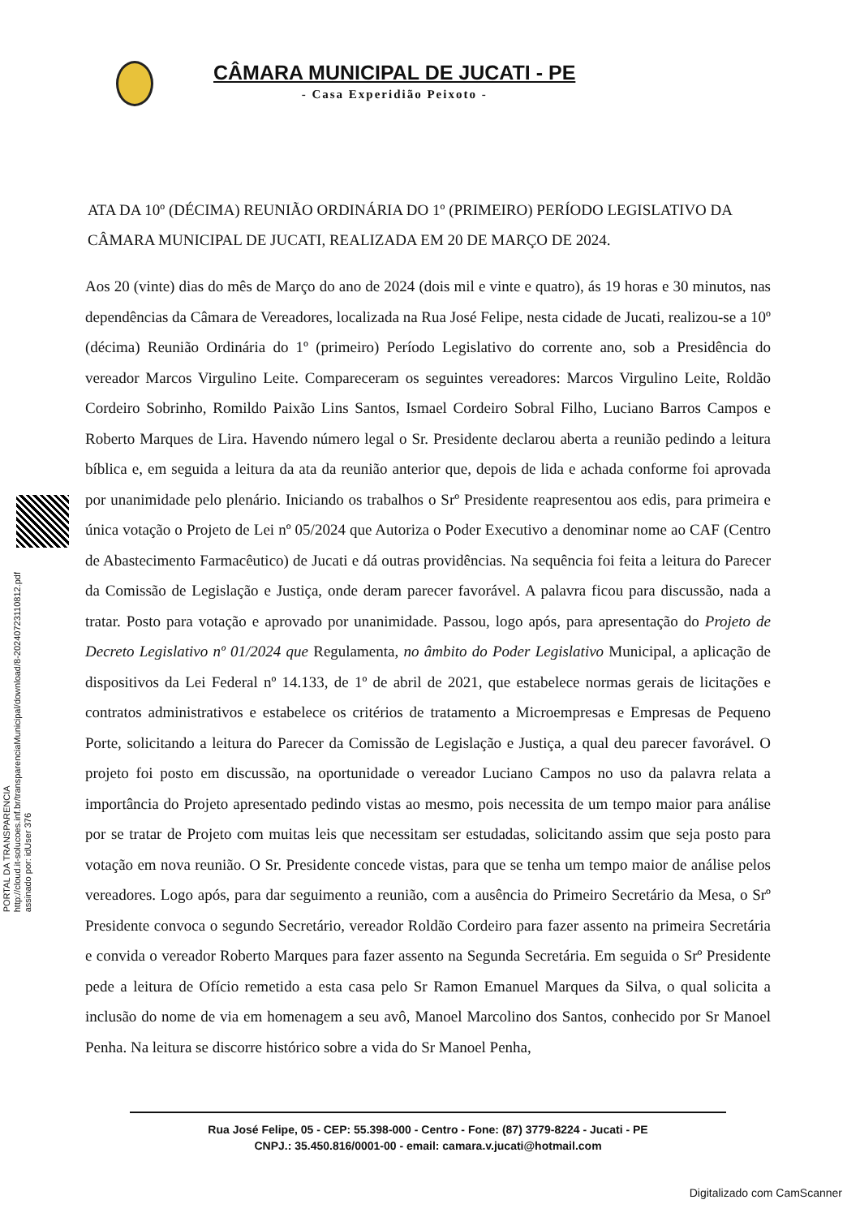CÂMARA MUNICIPAL DE JUCATI - PE
- Casa Experidião Peixoto -
ATA DA 10º (DÉCIMA) REUNIÃO ORDINÁRIA DO 1º (PRIMEIRO) PERÍODO LEGISLATIVO DA CÂMARA MUNICIPAL DE JUCATI, REALIZADA EM 20 DE MARÇO DE 2024.
Aos 20 (vinte) dias do mês de Março do ano de 2024 (dois mil e vinte e quatro), ás 19 horas e 30 minutos, nas dependências da Câmara de Vereadores, localizada na Rua José Felipe, nesta cidade de Jucati, realizou-se a 10º (décima) Reunião Ordinária do 1º (primeiro) Período Legislativo do corrente ano, sob a Presidência do vereador Marcos Virgulino Leite. Compareceram os seguintes vereadores: Marcos Virgulino Leite, Roldão Cordeiro Sobrinho, Romildo Paixão Lins Santos, Ismael Cordeiro Sobral Filho, Luciano Barros Campos e Roberto Marques de Lira. Havendo número legal o Sr. Presidente declarou aberta a reunião pedindo a leitura bíblica e, em seguida a leitura da ata da reunião anterior que, depois de lida e achada conforme foi aprovada por unanimidade pelo plenário. Iniciando os trabalhos o Srº Presidente reapresentou aos edis, para primeira e única votação o Projeto de Lei nº 05/2024 que Autoriza o Poder Executivo a denominar nome ao CAF (Centro de Abastecimento Farmacêutico) de Jucati e dá outras providências. Na sequência foi feita a leitura do Parecer da Comissão de Legislação e Justiça, onde deram parecer favorável. A palavra ficou para discussão, nada a tratar. Posto para votação e aprovado por unanimidade. Passou, logo após, para apresentação do Projeto de Decreto Legislativo nº 01/2024 que Regulamenta, no âmbito do Poder Legislativo Municipal, a aplicação de dispositivos da Lei Federal nº 14.133, de 1º de abril de 2021, que estabelece normas gerais de licitações e contratos administrativos e estabelece os critérios de tratamento a Microempresas e Empresas de Pequeno Porte, solicitando a leitura do Parecer da Comissão de Legislação e Justiça, a qual deu parecer favorável. O projeto foi posto em discussão, na oportunidade o vereador Luciano Campos no uso da palavra relata a importância do Projeto apresentado pedindo vistas ao mesmo, pois necessita de um tempo maior para análise por se tratar de Projeto com muitas leis que necessitam ser estudadas, solicitando assim que seja posto para votação em nova reunião. O Sr. Presidente concede vistas, para que se tenha um tempo maior de análise pelos vereadores. Logo após, para dar seguimento a reunião, com a ausência do Primeiro Secretário da Mesa, o Srº Presidente convoca o segundo Secretário, vereador Roldão Cordeiro para fazer assento na primeira Secretária e convida o vereador Roberto Marques para fazer assento na Segunda Secretária. Em seguida o Srº Presidente pede a leitura de Ofício remetido a esta casa pelo Sr Ramon Emanuel Marques da Silva, o qual solicita a inclusão do nome de via em homenagem a seu avô, Manoel Marcolino dos Santos, conhecido por Sr Manoel Penha. Na leitura se discorre histórico sobre a vida do Sr Manoel Penha,
PORTAL DA TRANSPARENCIA
http://cloud.it-solucoes.inf.br/transparenciaMunicipal/download/8-20240723110812.pdf
assinado por: idUser 376
Rua José Felipe, 05 - CEP: 55.398-000 - Centro - Fone: (87) 3779-8224 - Jucati - PE
CNPJ.: 35.450.816/0001-00 - email: camara.v.jucati@hotmail.com
Digitalizado com CamScanner